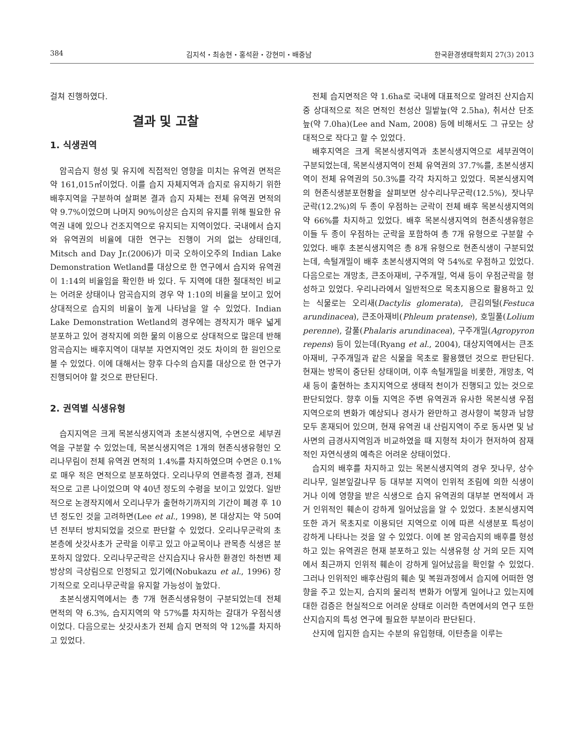384 김지석・최송현・홍석환・강현미・배중남 한국환경생태학회지 27(3) 2013
걸쳐 진행하였다.
결과 및 고찰
1. 식생권역
암곡습지 형성 및 유지에 직접적인 영향을 미치는 유역권 면적은 약 161,015㎡이었다. 이를 습지 자체지역과 습지로 유지하기 위한 배후지역을 구분하여 살펴본 결과 습지 자체는 전체 유역권 면적의 약 9.7%이었으며 나머지 90%이상은 습지의 유지를 위해 필요한 유역권 내에 있으나 건조지역으로 유지되는 지역이었다. 국내에서 습지와 유역권의 비율에 대한 연구는 진행이 거의 없는 상태인데, Mitsch and Day Jr.(2006)가 미국 오하이오주의 Indian Lake Demonstration Wetland를 대상으로 한 연구에서 습지와 유역권이 1:14의 비율임을 확인한 바 있다. 두 지역에 대한 절대적인 비교는 어려운 상태이나 암곡습지의 경우 약 1:10의 비율을 보이고 있어 상대적으로 습지의 비율이 높게 나타남을 알 수 있었다. Indian Lake Demonstration Wetland의 경우에는 경작지가 매우 넓게 분포하고 있어 경작지에 의한 물의 이용으로 상대적으로 많은데 반해 암곡습지는 배후지역이 대부분 자연지역인 것도 차이의 한 원인으로 볼 수 있었다. 이에 대해서는 향후 다수의 습지를 대상으로 한 연구가 진행되어야 할 것으로 판단된다.
2. 권역별 식생유형
습지지역은 크게 목본식생지역과 초본식생지역, 수면으로 세부권역을 구분할 수 있었는데, 목본식생지역은 1개의 현존식생유형인 오리나무림이 전체 유역권 면적의 1.4%를 차지하였으며 수면은 0.1%로 매우 적은 면적으로 분포하였다. 오리나무의 연륜측정 결과, 전체적으로 고른 나이었으며 약 40년 정도의 수령을 보이고 있었다. 일반적으로 논경작지에서 오리나무가 출현하기까지의 기간이 폐경 후 10년 정도인 것을 고려하면(Lee et al., 1998), 본 대상지는 약 50여 년 전부터 방치되었을 것으로 판단할 수 있었다. 오리나무군락의 초본층에 삿갓사초가 군락을 이루고 있고 아교목이나 관목층 식생은 분포하지 않았다. 오리나무군락은 산지습지나 유사한 환경인 하천변 제방상의 극상림으로 인정되고 있기에(Nobukazu et al., 1996) 장기적으로 오리나무군락을 유지할 가능성이 높았다.
초본식생지역에서는 총 7개 현존식생유형이 구분되었는데 전체 면적의 약 6.3%, 습지지역의 약 57%를 차지하는 갈대가 우점식생이었다. 다음으로는 삿갓사초가 전체 습지 면적의 약 12%를 차지하고 있었다.
전체 습지면적은 약 1.6ha로 국내에 대표적으로 알려진 산지습지 중 상대적으로 적은 면적인 천성산 밀밭늪(약 2.5ha), 취서산 단조늪(약 7.0ha)(Lee and Nam, 2008) 등에 비해서도 그 규모는 상대적으로 작다고 할 수 있었다.
배후지역은 크게 목본식생지역과 초본식생지역으로 세부권역이 구분되었는데, 목본식생지역이 전체 유역권의 37.7%를, 초본식생지역이 전체 유역권의 50.3%를 각각 차지하고 있었다. 목본식생지역의 현존식생분포현황을 살펴보면 상수리나무군락(12.5%), 잣나무군락(12.2%)의 두 종이 우점하는 군락이 전체 배후 목본식생지역의 약 66%를 차지하고 있었다. 배후 목본식생지역의 현존식생유형은 이들 두 종이 우점하는 군락을 포함하여 총 7개 유형으로 구분할 수 있었다. 배후 초본식생지역은 총 8개 유형으로 현존식생이 구분되었는데, 속털개밀이 배후 초본식생지역의 약 54%로 우점하고 있었다. 다음으로는 개망초, 큰조아재비, 구주개밀, 억새 등이 우점군락을 형성하고 있었다. 우리나라에서 일반적으로 목초지용으로 활용하고 있는 식물로는 오리새(Dactylis glomerata), 큰김의털(Festuca arundinacea), 큰조아재비(Phleum pratense), 호밀풀(Lolium perenne), 갈풀(Phalaris arundinacea), 구주개밀(Agropyron repens) 등이 있는데(Ryang et al., 2004), 대상지역에서는 큰조아재비, 구주개밀과 같은 식물을 목초로 활용했던 것으로 판단된다. 현재는 방목이 중단된 상태이며, 이후 속털개밀을 비롯한, 개망초, 억새 등이 출현하는 초지지역으로 생태적 천이가 진행되고 있는 것으로 판단되었다. 향후 이들 지역은 주변 유역권과 유사한 목본식생 우점지역으로의 변화가 예상되나 경사가 완만하고 경사향이 북향과 남향 모두 혼재되어 있으며, 현재 유역권 내 산림지역이 주로 동사면 및 남사면의 급경사지역임과 비교하였을 때 지형적 차이가 현저하여 잠재적인 자연식생의 예측은 어려운 상태이었다.
습지의 배후를 차지하고 있는 목본식생지역의 경우 잣나무, 상수리나무, 일본잎갈나무 등 대부분 지역이 인위적 조림에 의한 식생이거나 이에 영향을 받은 식생으로 습지 유역권의 대부분 면적에서 과거 인위적인 훼손이 강하게 일어났음을 알 수 있었다. 초본식생지역 또한 과거 목초지로 이용되던 지역으로 이에 따른 식생분포 특성이 강하게 나타나는 것을 알 수 있었다. 이에 본 암곡습지의 배후를 형성하고 있는 유역권은 현재 분포하고 있는 식생유형 상 거의 모든 지역에서 최근까지 인위적 훼손이 강하게 일어났음을 확인할 수 있었다. 그러나 인위적인 배후산림의 훼손 및 복원과정에서 습지에 어떠한 영향을 주고 있는지, 습지의 물리적 변화가 어떻게 일어나고 있는지에 대한 검증은 현실적으로 어려운 상태로 이러한 측면에서의 연구 또한 산지습지의 특성 연구에 필요한 부분이라 판단된다.
산지에 입지한 습지는 수분의 유입형태, 이탄층을 이루는